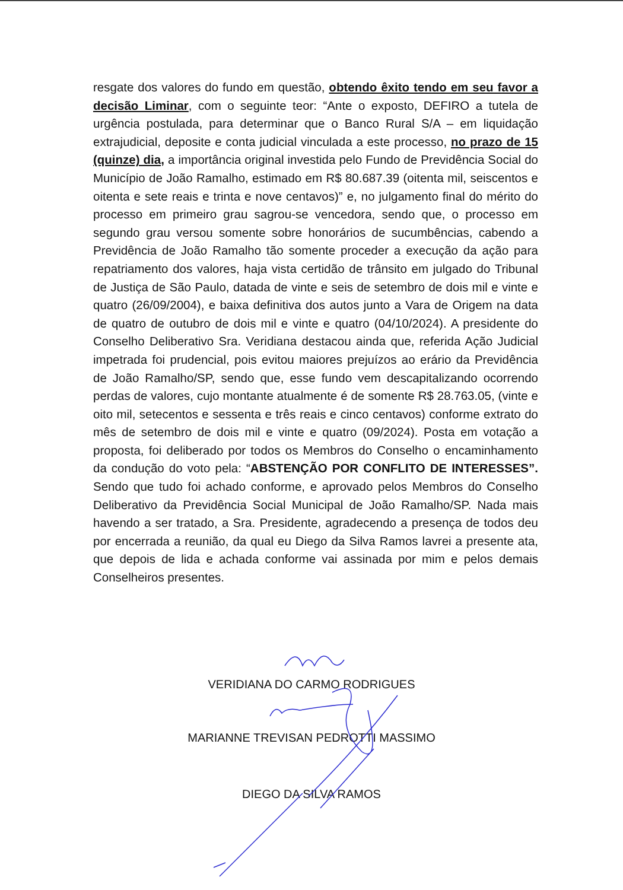resgate dos valores do fundo em questão, obtendo êxito tendo em seu favor a decisão Liminar, com o seguinte teor: “Ante o exposto, DEFIRO a tutela de urgência postulada, para determinar que o Banco Rural S/A – em liquidação extrajudicial, deposite e conta judicial vinculada a este processo, no prazo de 15 (quinze) dia, a importância original investida pelo Fundo de Previdência Social do Município de João Ramalho, estimado em R$ 80.687.39 (oitenta mil, seiscentos e oitenta e sete reais e trinta e nove centavos)” e, no julgamento final do mérito do processo em primeiro grau sagrou-se vencedora, sendo que, o processo em segundo grau versou somente sobre honorários de sucumbências, cabendo a Previdência de João Ramalho tão somente proceder a execução da ação para repatriamento dos valores, haja vista certidão de trânsito em julgado do Tribunal de Justiça de São Paulo, datada de vinte e seis de setembro de dois mil e vinte e quatro (26/09/2004), e baixa definitiva dos autos junto a Vara de Origem na data de quatro de outubro de dois mil e vinte e quatro (04/10/2024). A presidente do Conselho Deliberativo Sra. Veridiana destacou ainda que, referida Ação Judicial impetrada foi prudencial, pois evitou maiores prejuízos ao erário da Previdência de João Ramalho/SP, sendo que, esse fundo vem descapitalizando ocorrendo perdas de valores, cujo montante atualmente é de somente R$ 28.763.05, (vinte e oito mil, setecentos e sessenta e três reais e cinco centavos) conforme extrato do mês de setembro de dois mil e vinte e quatro (09/2024). Posta em votação a proposta, foi deliberado por todos os Membros do Conselho o encaminhamento da condução do voto pela: “ABSTENÇÃO POR CONFLITO DE INTERESSES”. Sendo que tudo foi achado conforme, e aprovado pelos Membros do Conselho Deliberativo da Previdência Social Municipal de João Ramalho/SP. Nada mais havendo a ser tratado, a Sra. Presidente, agradecendo a presença de todos deu por encerrada a reunião, da qual eu Diego da Silva Ramos lavrei a presente ata, que depois de lida e achada conforme vai assinada por mim e pelos demais Conselheiros presentes.
VERIDIANA DO CARMO RODRIGUES
MARIANNE TREVISAN PEDROTTI MASSIMO
DIEGO DA SILVA RAMOS